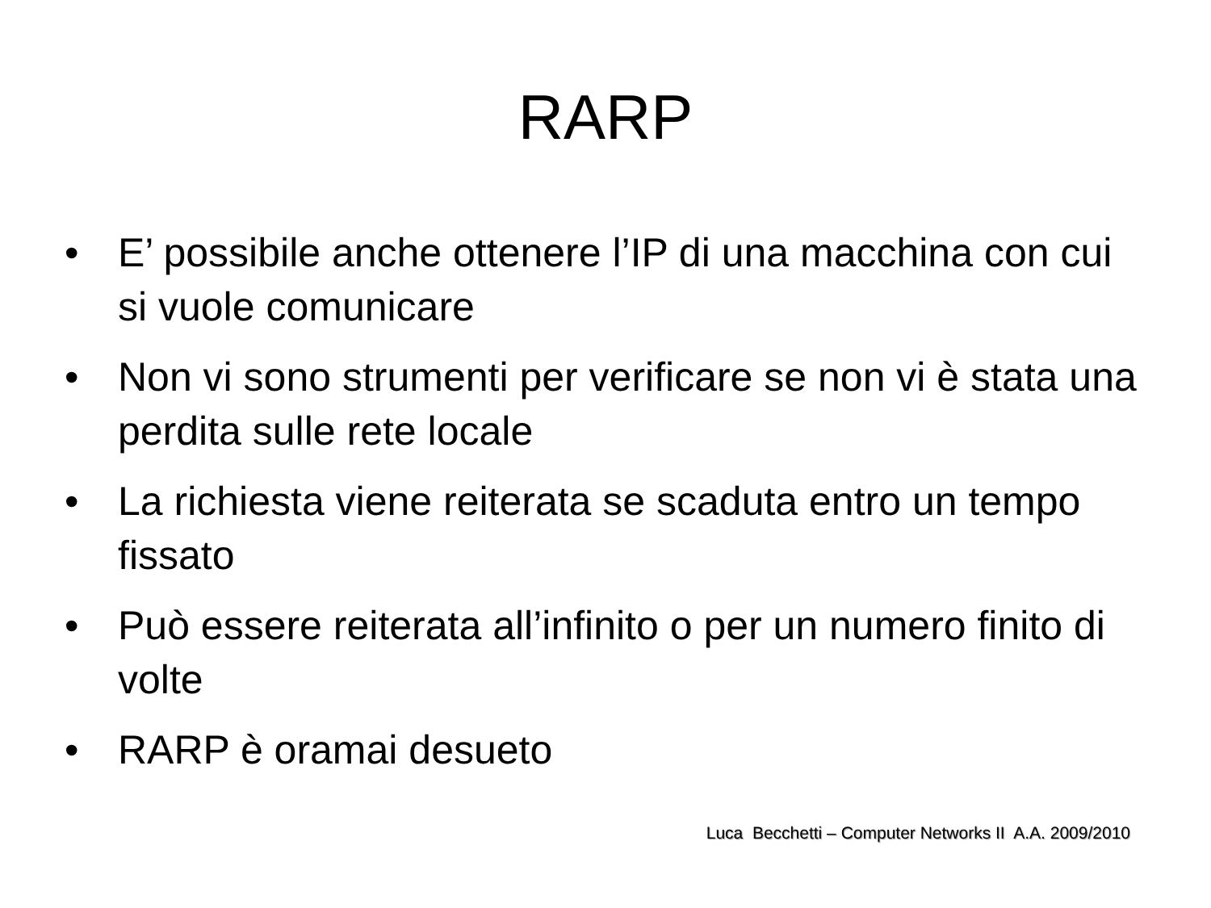RARP
• E’ possibile anche ottenere l’IP di una macchina con cui si vuole comunicare
• Non vi sono strumenti per verificare se non vi è stata una perdita sulle rete locale
• La richiesta viene reiterata se scaduta entro un tempo fissato
• Può essere reiterata all’infinito o per un numero finito di volte
• RARP è oramai desueto
Luca Becchetti – Computer Networks II A.A. 2009/2010